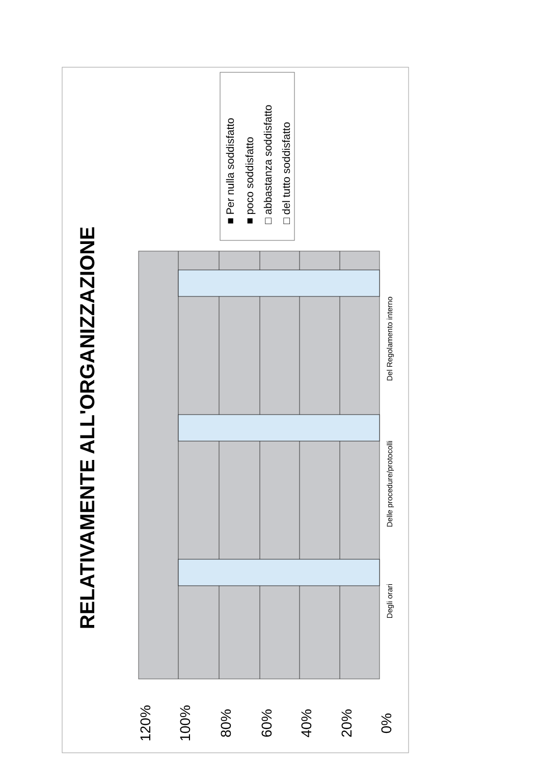120%
100%
80%
60%
40%
20%
0%
Del Regolamento interno
Delle procedure/protocolli
Degli orari
RELATIVAMENTE ALL'ORGANIZZAZIONE
■ Per nulla soddisfatto
■ poco soddisfatto
□ abbastanza soddisfatto
□ del tutto soddisfatto